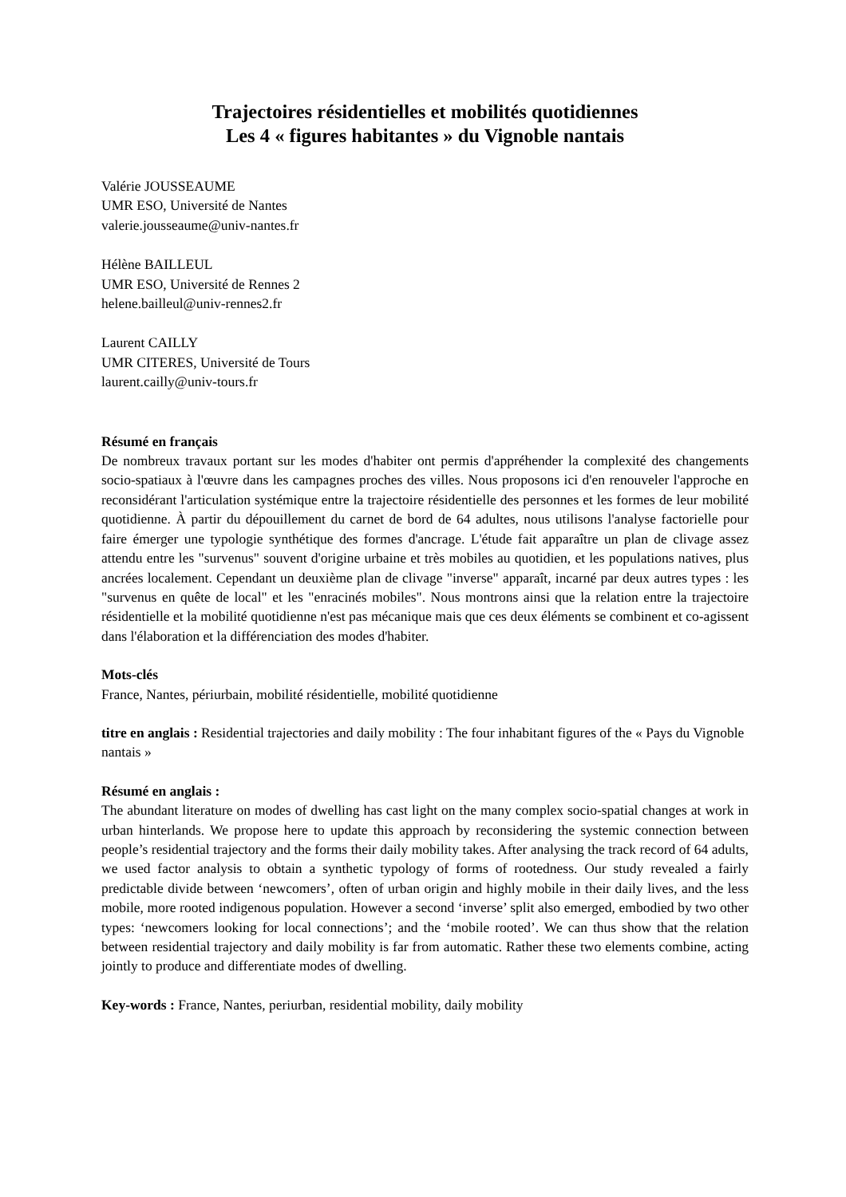Trajectoires résidentielles et mobilités quotidiennes
Les 4 « figures habitantes » du Vignoble nantais
Valérie JOUSSEAUME
UMR ESO, Université de Nantes
valerie.jousseaume@univ-nantes.fr
Hélène BAILLEUL
UMR ESO, Université de Rennes 2
helene.bailleul@univ-rennes2.fr
Laurent CAILLY
UMR CITERES, Université de Tours
laurent.cailly@univ-tours.fr
Résumé en français
De nombreux travaux portant sur les modes d'habiter ont permis d'appréhender la complexité des changements socio-spatiaux à l'œuvre dans les campagnes proches des villes. Nous proposons ici d'en renouveler l'approche en reconsidérant l'articulation systémique entre la trajectoire résidentielle des personnes et les formes de leur mobilité quotidienne. À partir du dépouillement du carnet de bord de 64 adultes, nous utilisons l'analyse factorielle pour faire émerger une typologie synthétique des formes d'ancrage. L'étude fait apparaître un plan de clivage assez attendu entre les "survenus" souvent d'origine urbaine et très mobiles au quotidien, et les populations natives, plus ancrées localement. Cependant un deuxième plan de clivage "inverse" apparaît, incarné par deux autres types : les "survenus en quête de local" et les "enracinés mobiles". Nous montrons ainsi que la relation entre la trajectoire résidentielle et la mobilité quotidienne n'est pas mécanique mais que ces deux éléments se combinent et co-agissent dans l'élaboration et la différenciation des modes d'habiter.
Mots-clés
France, Nantes, périurbain, mobilité résidentielle, mobilité quotidienne
titre en anglais : Residential trajectories and daily mobility : The four inhabitant figures of the « Pays du Vignoble nantais »
Résumé en anglais :
The abundant literature on modes of dwelling has cast light on the many complex socio-spatial changes at work in urban hinterlands. We propose here to update this approach by reconsidering the systemic connection between people’s residential trajectory and the forms their daily mobility takes. After analysing the track record of 64 adults, we used factor analysis to obtain a synthetic typology of forms of rootedness. Our study revealed a fairly predictable divide between ‘newcomers’, often of urban origin and highly mobile in their daily lives, and the less mobile, more rooted indigenous population. However a second ‘inverse’ split also emerged, embodied by two other types: ‘newcomers looking for local connections’; and the ‘mobile rooted’. We can thus show that the relation between residential trajectory and daily mobility is far from automatic. Rather these two elements combine, acting jointly to produce and differentiate modes of dwelling.
Key-words : France, Nantes, periurban, residential mobility, daily mobility